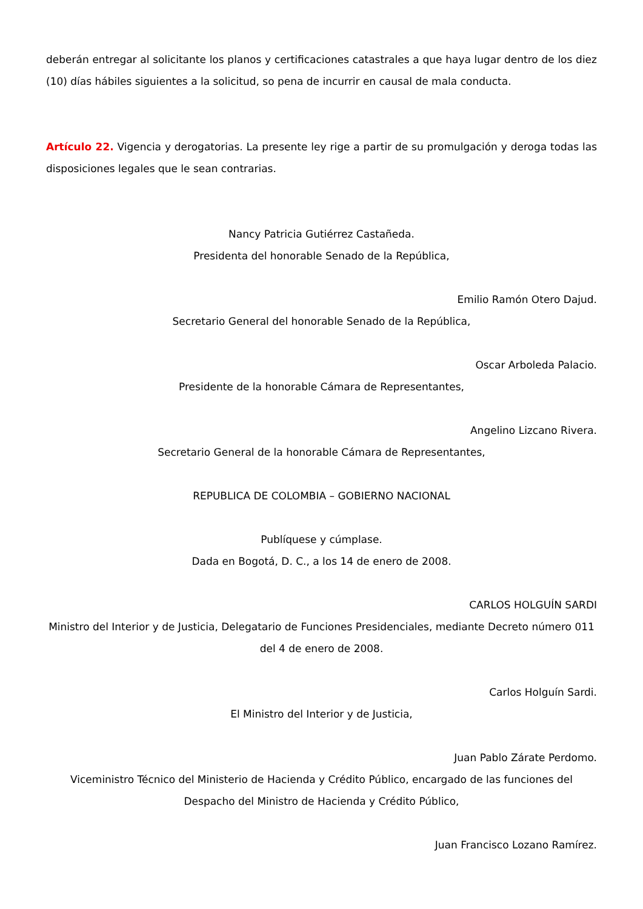deberán entregar al solicitante los planos y certificaciones catastrales a que haya lugar dentro de los diez (10) días hábiles siguientes a la solicitud, so pena de incurrir en causal de mala conducta.
Artículo 22. Vigencia y derogatorias. La presente ley rige a partir de su promulgación y deroga todas las disposiciones legales que le sean contrarias.
Nancy Patricia Gutiérrez Castañeda.
Presidenta del honorable Senado de la República,
Emilio Ramón Otero Dajud.
Secretario General del honorable Senado de la República,
Oscar Arboleda Palacio.
Presidente de la honorable Cámara de Representantes,
Angelino Lizcano Rivera.
Secretario General de la honorable Cámara de Representantes,
REPUBLICA DE COLOMBIA – GOBIERNO NACIONAL
Publíquese y cúmplase.
Dada en Bogotá, D. C., a los 14 de enero de 2008.
CARLOS HOLGUÍN SARDI
Ministro del Interior y de Justicia, Delegatario de Funciones Presidenciales, mediante Decreto número 011 del 4 de enero de 2008.
Carlos Holguín Sardi.
El Ministro del Interior y de Justicia,
Juan Pablo Zárate Perdomo.
Viceministro Técnico del Ministerio de Hacienda y Crédito Público, encargado de las funciones del Despacho del Ministro de Hacienda y Crédito Público,
Juan Francisco Lozano Ramírez.